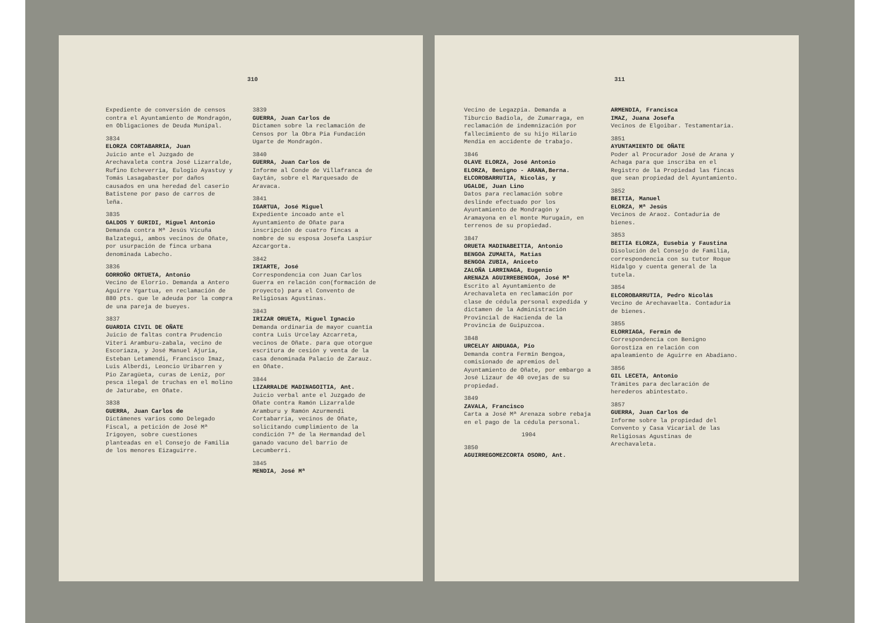310
Expediente de conversión de censos contra el Ayuntamiento de Mondragón, en Obligaciones de Deuda Munipal.
3834
ELORZA CORTABARRIA, Juan
Juicio ante el Juzgado de Arechavaleta contra José Lizarralde, Rufino Echeverria, Eulogio Ayastuy y Tomás Lasagabaster por daños causados en una heredad del caserio Batistene por paso de carros de leña.
3835
GALDOS Y GURIDI, Miguel Antonio
Demanda contra Mª Jesús Vicuña Balzategui, ambos vecinos de Oñate, por usurpación de finca urbana denominada Labecho.
3836
GORROÑO ORTUETA, Antonio
Vecino de Elorrio. Demanda a Antero Aguirre Ygartua, en reclamación de 880 pts. que le adeuda por la compra de una pareja de bueyes.
3837
GUARDIA CIVIL DE OÑATE
Juicio de faltas contra Prudencio Viteri Aramburu-zabala, vecino de Escoriaza, y José Manuel Ajuria, Esteban Letamendi, Francisco Imaz, Luis Alberdi, Leoncio Uribarren y Pio Zaragüeta, curas de Leniz, por pesca ilegal de truchas en el molino de Jaturabe, en Oñate.
3838
GUERRA, Juan Carlos de
Dictámenes varios como Delegado Fiscal, a petición de José Mª Irigoyen, sobre cuestiones planteadas en el Consejo de Familia de los menores Eizaguirre.
3839
GUERRA, Juan Carlos de
Dictamen sobre la reclamación de Censos por la Obra Pia Fundación Ugarte de Mondragón.
3840
GUERRA, Juan Carlos de
Informe al Conde de Villafranca de Gaytán, sobre el Marquesado de Aravaca.
3841
IGARTUA, José Miguel
Expediente incoado ante el Ayuntamiento de Oñate para inscripción de cuatro fincas a nombre de su esposa Josefa Laspiur Azcargorta.
3842
IRIARTE, José
Correspondencia con Juan Carlos Guerra en relación con(formación de proyecto) para el Convento de Religiosas Agustinas.
3843
IRIZAR ORUETA, Miguel Ignacio
Demanda ordinaria de mayor cuantía contra Luis Urcelay Azcarreta, vecinos de Oñate. para que otorgue escritura de cesión y venta de la casa denominada Palacio de Zarauz. en Oñate.
3844
LIZARRALDE MADINAGOITIA, Ant.
Juicio verbal ante el Juzgado de Oñate contra Ramón Lizarralde Aramburu y Ramón Azurmendi Cortabarria, vecinos de Oñate, solicitando cumplimiento de la condición 7ª de la Hermandad del ganado vacuno del barrio de Lecumberri.
3845
MENDIA, José Mª
311
Vecino de Legazpia. Demanda a Tiburcio Badiola, de Zumarraga, en reclamación de indemnización por fallecimiento de su hijo Hilario Mendia en accidente de trabajo.
3846
OLAVE ELORZA, José Antonio
ELORZA, Benigno - ARANA,Berna.
ELCOROBARRUTIA, Nicolás, y
UGALDE, Juan Lino
Datos para reclamación sobre deslinde efectuado por los Ayuntamiento de Mondragón y Aramayona en el monte Murugain, en terrenos de su propiedad.
3847
ORUETA MADINABEITIA, Antonio
BENGOA ZUMAETA, Matias
BENGOA ZUBIA, Aniceto
ZALOÑA LARRINAGA, Eugenio
ARENAZA AGUIRREBENGOA, José Mª
Escrito al Ayuntamiento de Arechavaleta en reclamación por clase de cédula personal expedida y dictamen de la Administración Provincial de Hacienda de la Provincia de Guipuzcoa.
3848
URCELAY ANDUAGA, Pío
Demanda contra Fermín Bengoa, comisionado de apremios del Ayuntamiento de Oñate, por embargo a José Lizaur de 40 ovejas de su propiedad.
3849
ZAVALA, Francisco
Carta a José Mª Arenaza sobre rebaja en el pago de la cédula personal.
1904
3850
AGUIRREGOMEZCORTA OSORO, Ant.
ARMENDIA, Francisca
IMAZ, Juana Josefa
Vecinos de Elgoibar. Testamentaria.
3851
AYUNTAMIENTO DE OÑATE
Poder al Procurador José de Arana y Achaga para que inscriba en el Registro de la Propiedad las fincas que sean propiedad del Ayuntamiento.
3852
BEITIA, Manuel
ELORZA, Mª Jesús
Vecinos de Araoz. Contaduria de bienes.
3853
BEITIA ELORZA, Eusebia y Faustina
Disolución del Consejo de Familia, correspondencia con su tutor Roque Hidalgo y cuenta general de la tutela.
3854
ELCOROBARRUTIA, Pedro Nicolás
Vecino de Arechavaelta. Contaduria de bienes.
3855
ELORRIAGA, Fermín de
Correspondencia con Benigno Gorostiza en relación con apaleamiento de Aguirre en Abadiano.
3856
GIL LECETA, Antonio
Trámites para declaración de herederos abintestato.
3857
GUERRA, Juan Carlos de
Informe sobre la propiedad del Convento y Casa Vicarial de las Religiosas Agustinas de Arechavaleta.